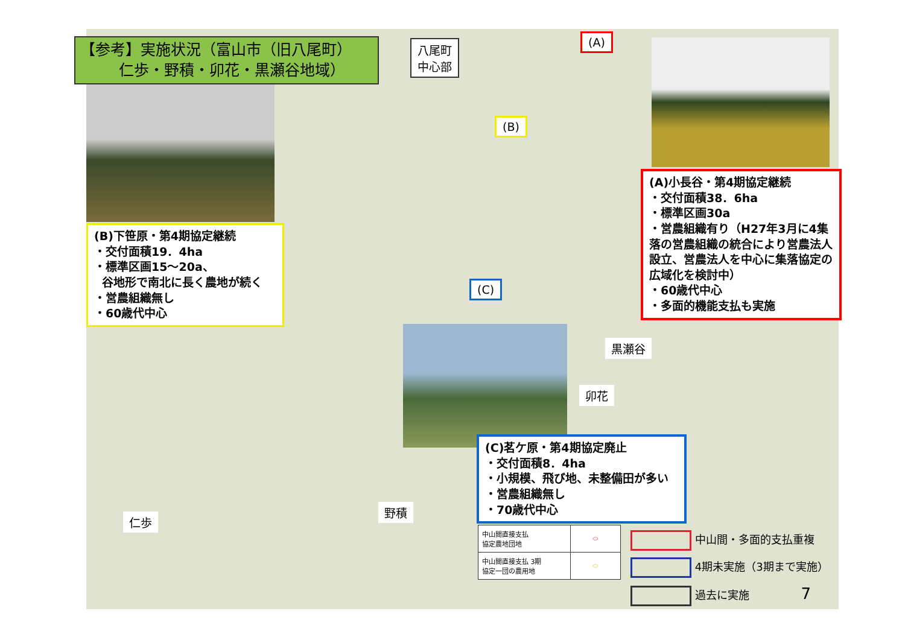【参考】実施状況（富山市（旧八尾町）
仁歩・野積・卯花・黒瀬谷地域）
八尾町
中心部
(A)
(B)
(C)
(A)小長谷・第4期協定継続
・交付面積38．6ha
・標準区画30a
・営農組織有り（H27年3月に4集落の営農組織の統合により営農法人設立、営農法人を中心に集落協定の広域化を検討中）
・60歳代中心
・多面的機能支払も実施
(B)下笹原・第4期協定継続
・交付面積19．4ha
・標準区画15～20a、
谷地形で南北に長く農地が続く
・営農組織無し
・60歳代中心
(C)茗ケ原・第4期協定廃止
・交付面積8．4ha
・小規模、飛び地、未整備田が多い
・営農組織無し
・70歳代中心
黒瀬谷
卯花
野積
仁歩
| 中山間直接支払 協定農地団地 | ⬭ |
| 中山間直接支払 3期 協定一団の農用地 | ⬭ |
中山間・多面的支払重複
4期未実施（3期まで実施）
過去に実施 7